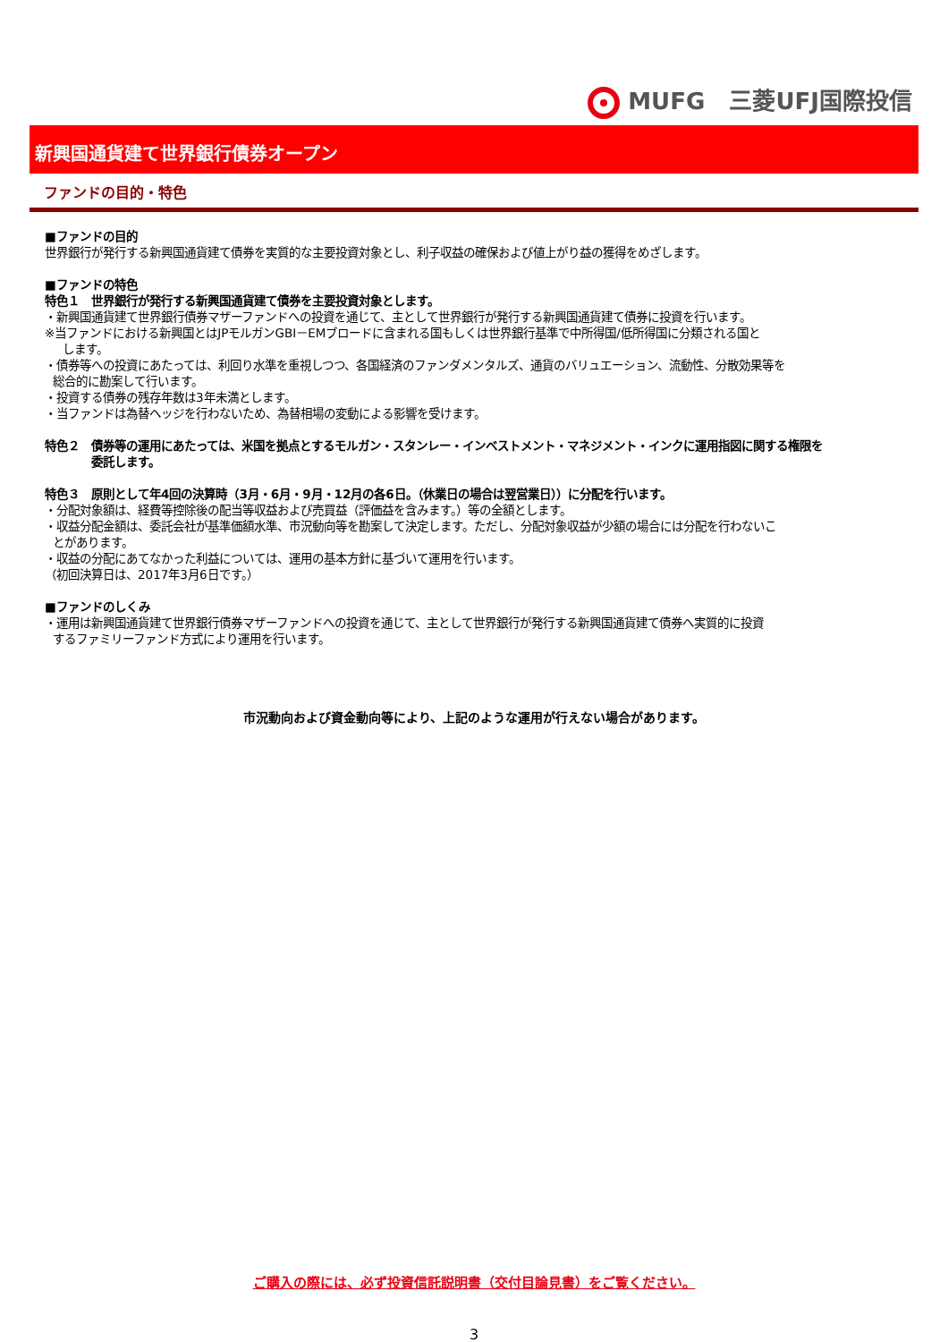MUFG 三菱UFJ国際投信
新興国通貨建て世界銀行債券オープン
ファンドの目的・特色
■ファンドの目的
世界銀行が発行する新興国通貨建て債券を実質的な主要投資対象とし、利子収益の確保および値上がり益の獲得をめざします。
■ファンドの特色
特色１　世界銀行が発行する新興国通貨建て債券を主要投資対象とします。
・新興国通貨建て世界銀行債券マザーファンドへの投資を通じて、主として世界銀行が発行する新興国通貨建て債券に投資を行います。
※当ファンドにおける新興国とはJPモルガンGBI－EMブロードに含まれる国もしくは世界銀行基準で中所得国/低所得国に分類される国と
します。
・債券等への投資にあたっては、利回り水準を重視しつつ、各国経済のファンダメンタルズ、通貨のバリュエーション、流動性、分散効果等を
総合的に勘案して行います。
・投資する債券の残存年数は3年未満とします。
・当ファンドは為替ヘッジを行わないため、為替相場の変動による影響を受けます。
特色２　債券等の運用にあたっては、米国を拠点とするモルガン・スタンレー・インベストメント・マネジメント・インクに運用指図に関する権限を
委託します。
特色３　原則として年4回の決算時（3月・6月・9月・12月の各6日。（休業日の場合は翌営業日））に分配を行います。
・分配対象額は、経費等控除後の配当等収益および売買益（評価益を含みます。）等の全額とします。
・収益分配金額は、委託会社が基準価額水準、市況動向等を勘案して決定します。ただし、分配対象収益が少額の場合には分配を行わないこ
とがあります。
・収益の分配にあてなかった利益については、運用の基本方針に基づいて運用を行います。
（初回決算日は、2017年3月6日です。）
■ファンドのしくみ
・運用は新興国通貨建て世界銀行債券マザーファンドへの投資を通じて、主として世界銀行が発行する新興国通貨建て債券へ実質的に投資
するファミリーファンド方式により運用を行います。
市況動向および資金動向等により、上記のような運用が行えない場合があります。
ご購入の際には、必ず投資信託説明書（交付目論見書）をご覧ください。
3